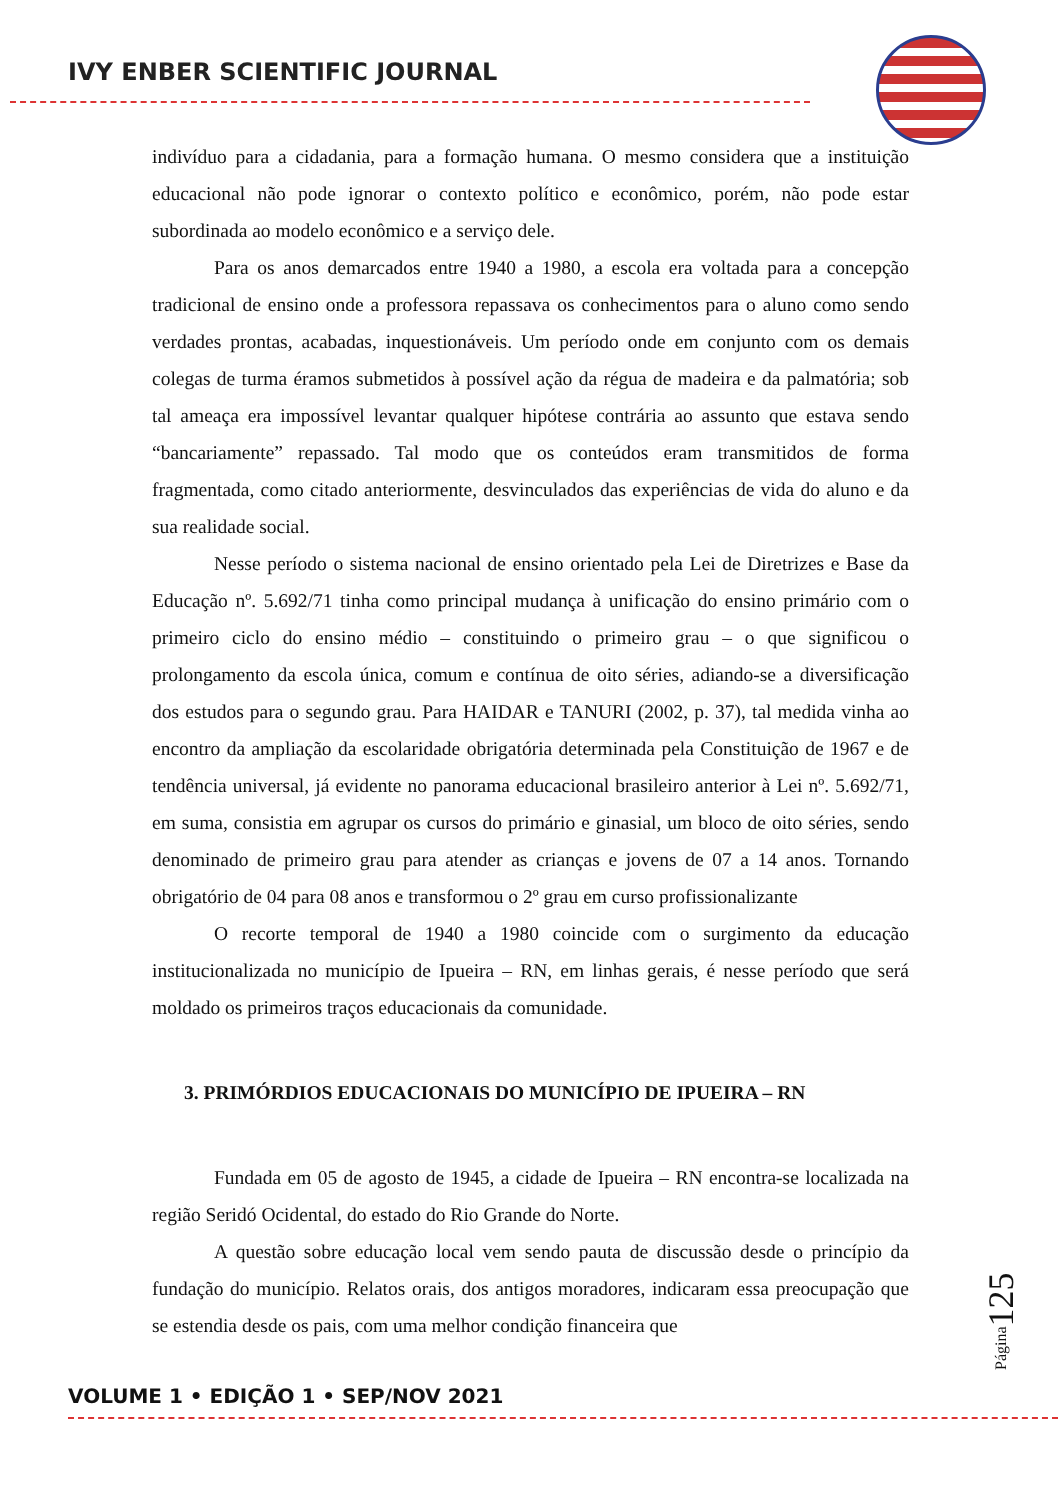IVY ENBER SCIENTIFIC JOURNAL
indivíduo para a cidadania, para a formação humana. O mesmo considera que a instituição educacional não pode ignorar o contexto político e econômico, porém, não pode estar subordinada ao modelo econômico e a serviço dele.
Para os anos demarcados entre 1940 a 1980, a escola era voltada para a concepção tradicional de ensino onde a professora repassava os conhecimentos para o aluno como sendo verdades prontas, acabadas, inquestionáveis. Um período onde em conjunto com os demais colegas de turma éramos submetidos à possível ação da régua de madeira e da palmatória; sob tal ameaça era impossível levantar qualquer hipótese contrária ao assunto que estava sendo “bancariamente” repassado. Tal modo que os conteúdos eram transmitidos de forma fragmentada, como citado anteriormente, desvinculados das experiências de vida do aluno e da sua realidade social.
Nesse período o sistema nacional de ensino orientado pela Lei de Diretrizes e Base da Educação nº. 5.692/71 tinha como principal mudança à unificação do ensino primário com o primeiro ciclo do ensino médio – constituindo o primeiro grau – o que significou o prolongamento da escola única, comum e contínua de oito séries, adiando-se a diversificação dos estudos para o segundo grau. Para HAIDAR e TANURI (2002, p. 37), tal medida vinha ao encontro da ampliação da escolaridade obrigatória determinada pela Constituição de 1967 e de tendência universal, já evidente no panorama educacional brasileiro anterior à Lei nº. 5.692/71, em suma, consistia em agrupar os cursos do primário e ginasial, um bloco de oito séries, sendo denominado de primeiro grau para atender as crianças e jovens de 07 a 14 anos. Tornando obrigatório de 04 para 08 anos e transformou o 2º grau em curso profissionalizante
O recorte temporal de 1940 a 1980 coincide com o surgimento da educação institucionalizada no município de Ipueira – RN, em linhas gerais, é nesse período que será moldado os primeiros traços educacionais da comunidade.
3. PRIMÓRDIOS EDUCACIONAIS DO MUNICÍPIO DE IPUEIRA – RN
Fundada em 05 de agosto de 1945, a cidade de Ipueira – RN encontra-se localizada na região Seridó Ocidental, do estado do Rio Grande do Norte.
A questão sobre educação local vem sendo pauta de discussão desde o princípio da fundação do município. Relatos orais, dos antigos moradores, indicaram essa preocupação que se estendia desde os pais, com uma melhor condição financeira que
Página125
VOLUME 1 • EDIÇÃO 1 • SEP/NOV 2021